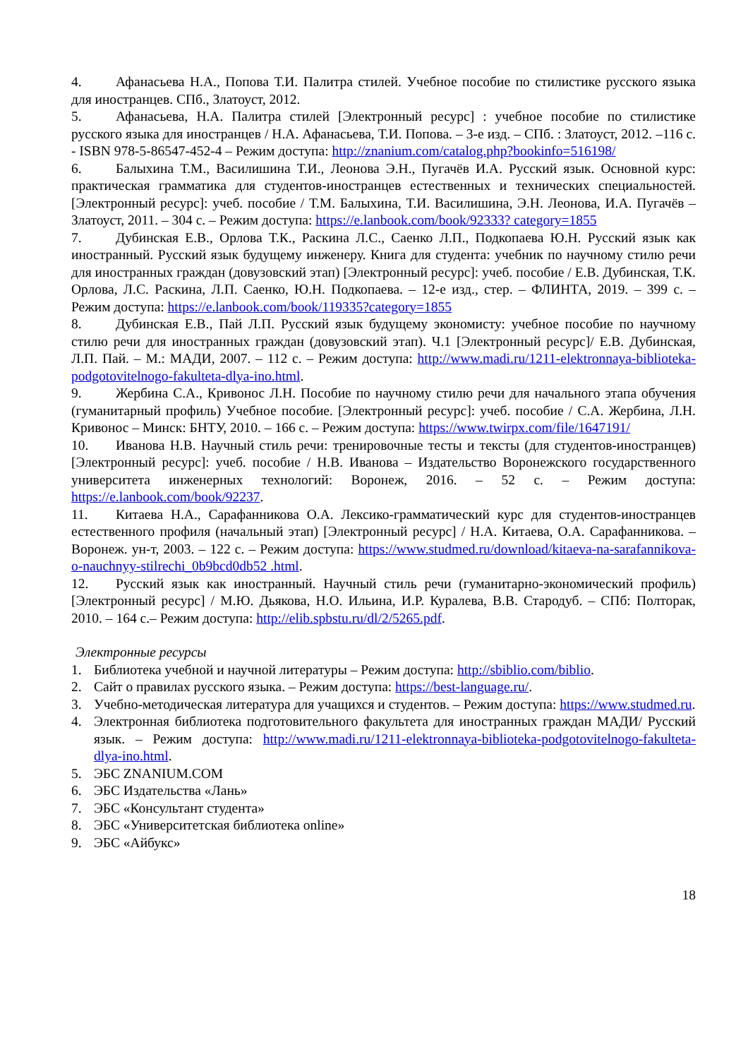4. Афанасьева Н.А., Попова Т.И. Палитра стилей. Учебное пособие по стилистике русского языка для иностранцев. СПб., Златоуст, 2012.
5. Афанасьева, Н.А. Палитра стилей [Электронный ресурс] : учебное пособие по стилистике русского языка для иностранцев / Н.А. Афанасьева, Т.И. Попова. – 3-е изд. – СПб. : Златоуст, 2012. –116 с. - ISBN 978-5-86547-452-4 – Режим доступа: http://znanium.com/catalog.php?bookinfo=516198/
6. Балыхина Т.М., Василишина Т.И., Леонова Э.Н., Пугачёв И.А. Русский язык. Основной курс: практическая грамматика для студентов-иностранцев естественных и технических специальностей. [Электронный ресурс]: учеб. пособие / Т.М. Балыхина, Т.И. Василишина, Э.Н. Леонова, И.А. Пугачёв – Златоуст, 2011. – 304 с. – Режим доступа: https://e.lanbook.com/book/92333? category=1855
7. Дубинская Е.В., Орлова Т.К., Раскина Л.С., Саенко Л.П., Подкопаева Ю.Н. Русский язык как иностранный. Русский язык будущему инженеру. Книга для студента: учебник по научному стилю речи для иностранных граждан (довузовский этап) [Электронный ресурс]: учеб. пособие / Е.В. Дубинская, Т.К. Орлова, Л.С. Раскина, Л.П. Саенко, Ю.Н. Подкопаева. – 12-е изд., стер. – ФЛИНТА, 2019. – 399 с. – Режим доступа: https://e.lanbook.com/book/119335?category=1855
8. Дубинская Е.В., Пай Л.П. Русский язык будущему экономисту: учебное пособие по научному стилю речи для иностранных граждан (довузовский этап). Ч.1 [Электронный ресурс]/ Е.В. Дубинская, Л.П. Пай. – М.: МАДИ, 2007. – 112 с. – Режим доступа: http://www.madi.ru/1211-elektronnaya-biblioteka-podgotovitelnogo-fakulteta-dlya-ino.html.
9. Жербина С.А., Кривонос Л.Н. Пособие по научному стилю речи для начального этапа обучения (гуманитарный профиль) Учебное пособие. [Электронный ресурс]: учеб. пособие / С.А. Жербина, Л.Н. Кривонос – Минск: БНТУ, 2010. – 166 с. – Режим доступа: https://www.twirpx.com/file/1647191/
10. Иванова Н.В. Научный стиль речи: тренировочные тесты и тексты (для студентов-иностранцев) [Электронный ресурс]: учеб. пособие / Н.В. Иванова – Издательство Воронежского государственного университета инженерных технологий: Воронеж, 2016. – 52 с. – Режим доступа: https://e.lanbook.com/book/92237.
11. Китаева Н.А., Сарафанникова О.А. Лексико-грамматический курс для студентов-иностранцев естественного профиля (начальный этап) [Электронный ресурс] / Н.А. Китаева, О.А. Сарафанникова. – Воронеж. ун-т, 2003. – 122 с. – Режим доступа: https://www.studmed.ru/download/kitaeva-na-sarafannikova-o-nauchnyy-stilrechi_0b9bcd0db52 .html.
12. Русский язык как иностранный. Научный стиль речи (гуманитарно-экономический профиль) [Электронный ресурс] / М.Ю. Дьякова, Н.О. Ильина, И.Р. Куралева, В.В. Стародуб. – СПб: Полторак, 2010. – 164 с.– Режим доступа: http://elib.spbstu.ru/dl/2/5265.pdf.
Электронные ресурсы
1. Библиотека учебной и научной литературы – Режим доступа: http://sbiblio.com/biblio.
2. Сайт о правилах русского языка. – Режим доступа: https://best-language.ru/.
3. Учебно-методическая литература для учащихся и студентов. – Режим доступа: https://www.studmed.ru.
4. Электронная библиотека подготовительного факультета для иностранных граждан МАДИ/ Русский язык. – Режим доступа: http://www.madi.ru/1211-elektronnaya-biblioteka-podgotovitelnogo-fakulteta-dlya-ino.html.
5. ЭБС ZNANIUM.COM
6. ЭБС Издательства «Лань»
7. ЭБС «Консультант студента»
8. ЭБС «Университетская библиотека online»
9. ЭБС «Айбукс»
18